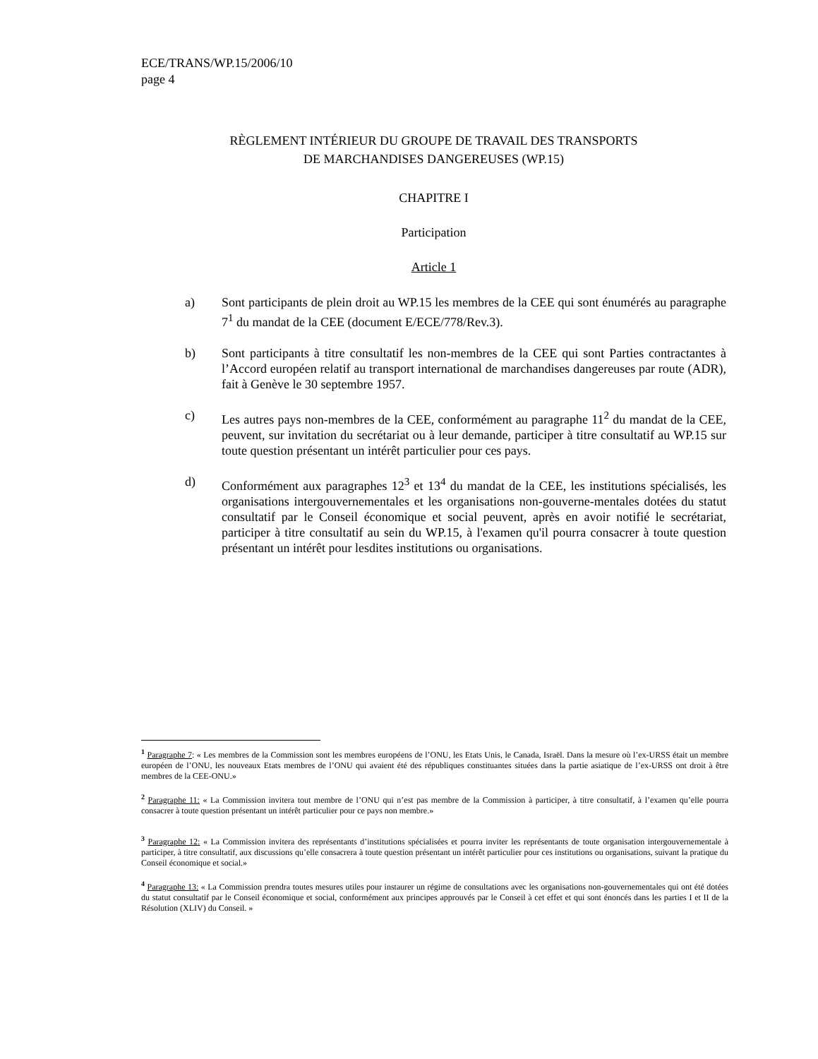ECE/TRANS/WP.15/2006/10
page 4
RÈGLEMENT INTÉRIEUR DU GROUPE DE TRAVAIL DES TRANSPORTS
DE MARCHANDISES DANGEREUSES (WP.15)
CHAPITRE I
Participation
Article 1
a) Sont participants de plein droit au WP.15 les membres de la CEE qui sont énumérés au paragraphe 7<sup>1</sup> du mandat de la CEE (document E/ECE/778/Rev.3).
b) Sont participants à titre consultatif les non-membres de la CEE qui sont Parties contractantes à l’Accord européen relatif au transport international de marchandises dangereuses par route (ADR), fait à Genève le 30 septembre 1957.
c) Les autres pays non-membres de la CEE, conformément au paragraphe 11<sup>2</sup> du mandat de la CEE, peuvent, sur invitation du secrétariat ou à leur demande, participer à titre consultatif au WP.15 sur toute question présentant un intérêt particulier pour ces pays.
d) Conformément aux paragraphes 12<sup>3</sup> et 13<sup>4</sup> du mandat de la CEE, les institutions spécialisés, les organisations intergouvernementales et les organisations non-gouverne-mentales dotées du statut consultatif par le Conseil économique et social peuvent, après en avoir notifié le secrétariat, participer à titre consultatif au sein du WP.15, à l'examen qu'il pourra consacrer à toute question présentant un intérêt pour lesdites institutions ou organisations.
<sup>1</sup> Paragraphe 7: « Les membres de la Commission sont les membres européens de l’ONU, les Etats Unis, le Canada, Israël. Dans la mesure où l’ex-URSS était un membre européen de l’ONU, les nouveaux Etats membres de l’ONU qui avaient été des républiques constituantes situées dans la partie asiatique de l’ex-URSS ont droit à être membres de la CEE-ONU.»
<sup>2</sup> Paragraphe 11: « La Commission invitera tout membre de l’ONU qui n’est pas membre de la Commission à participer, à titre consultatif, à l’examen qu’elle pourra consacrer à toute question présentant un intérêt particulier pour ce pays non membre.»
<sup>3</sup> Paragraphe 12: « La Commission invitera des représentants d’institutions spécialisées et pourra inviter les représentants de toute organisation intergouvernementale à participer, à titre consultatif, aux discussions qu’elle consacrera à toute question présentant un intérêt particulier pour ces institutions ou organisations, suivant la pratique du Conseil économique et social.»
<sup>4</sup> Paragraphe 13: « La Commission prendra toutes mesures utiles pour instaurer un régime de consultations avec les organisations non-gouvernementales qui ont été dotées du statut consultatif par le Conseil économique et social, conformément aux principes approuvés par le Conseil à cet effet et qui sont énoncés dans les parties I et II de la Résolution (XLIV) du Conseil. »